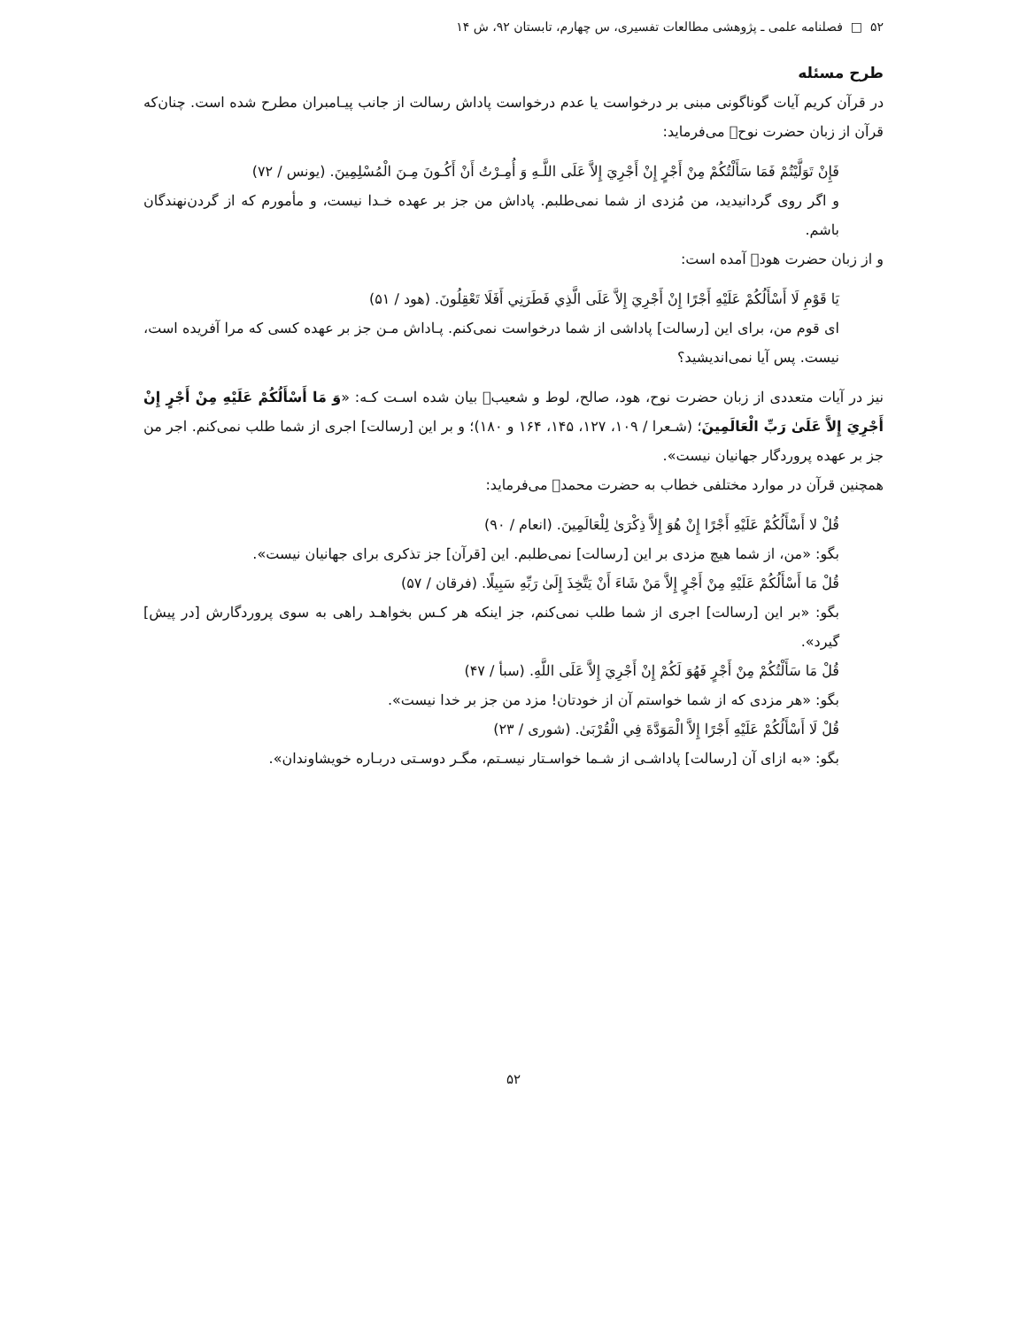۵۲ □ فصلنامه علمی ـ پژوهشی مطالعات تفسیری، س چهارم، تابستان ۹۲، ش ۱۴
طرح مسئله
در قرآن کریم آیات گوناگونی مبنی بر درخواست یا عدم درخواست پاداش رسالت از جانب پیـامبران مطرح شده است. چنان‌که قرآن از زبان حضرت نوح﷤ می‌فرماید:
فَإِنْ تَوَلَّيْتُمْ فَمَا سَأَلْتُكُمْ مِنْ أَجْرٍ إِنْ أَجْرِيَ إِلاَّ عَلَى اللَّـهِ وَ أُمِـرْتُ أَنْ أَكُـونَ مِـنَ الْمُسْلِمِينَ. (یونس / ۷۲)
و اگر روی گردانیدید، من مُزدی از شما نمی‌طلبم. پاداش من جز بر عهده خـدا نیست، و مأمورم که از گردن‌نهندگان باشم.
و از زبان حضرت هود﷤ آمده است:
يَا قَوْمِ لَا أَسْأَلُكُمْ عَلَيْهِ أَجْرًا إِنْ أَجْرِيَ إِلاَّ عَلَى الَّذِي فَطَرَنِي أَفَلَا تَعْقِلُونَ. (هود / ۵۱)
ای قوم من، برای این [رسالت] پاداشی از شما درخواست نمی‌کنم. پـاداش مـن جز بر عهده کسی که مرا آفریده است، نیست. پس آیا نمی‌اندیشید؟
نیز در آیات متعددی از زبان حضرت نوح، هود، صالح، لوط و شعیب﷤ بیان شده اسـت کـه: «وَ مَا أَسْأَلُكُمْ عَلَيْهِ مِنْ أَجْرٍ إِنْ أَجْرِيَ إِلاَّ عَلَىٰ رَبِّ الْعَالَمِينَ؛ (شـعرا / ۱۰۹، ۱۲۷، ۱۴۵، ۱۶۴ و ۱۸۰)؛ و بر این [رسالت] اجری از شما طلب نمی‌کنم. اجر من جز بر عهده پروردگار جهانیان نیست».
همچنین قرآن در موارد مختلفی خطاب به حضرت محمد﷜ می‌فرماید:
قُلْ لا أَسْأَلُكُمْ عَلَيْهِ أَجْرًا إِنْ هُوَ إِلاَّ ذِكْرَىٰ لِلْعَالَمِينَ. (انعام / ۹۰)
بگو: «من، از شما هیچ مزدی بر این [رسالت] نمی‌طلبم. این [قرآن] جز تذکری برای جهانیان نیست».
قُلْ مَا أَسْأَلُكُمْ عَلَيْهِ مِنْ أَجْرٍ إِلاَّ مَنْ شَاءَ أَنْ يَتَّخِذَ إِلَىٰ رَبِّهِ سَبِيلًا. (فرقان / ۵۷)
بگو: «بر این [رسالت] اجری از شما طلب نمی‌کنم، جز اینکه هر کـس بخواهـد راهی به سوی پروردگارش [در پیش] گیرد».
قُلْ مَا سَأَلْتُكُمْ مِنْ أَجْرٍ فَهُوَ لَكُمْ إِنْ أَجْرِيَ إِلاَّ عَلَى اللَّهِ. (سبأ / ۴۷)
بگو: «هر مزدی که از شما خواستم آن از خودتان! مزد من جز بر خدا نیست».
قُلْ لَا أَسْأَلُكُمْ عَلَيْهِ أَجْرًا إِلاَّ الْمَوَدَّةَ فِي الْقُرْبَىٰ. (شوری / ۲۳)
بگو: «به ازای آن [رسالت] پاداشـی از شـما خواسـتار نیسـتم، مگـر دوسـتی دربـاره خویشاوندان».
۵۲